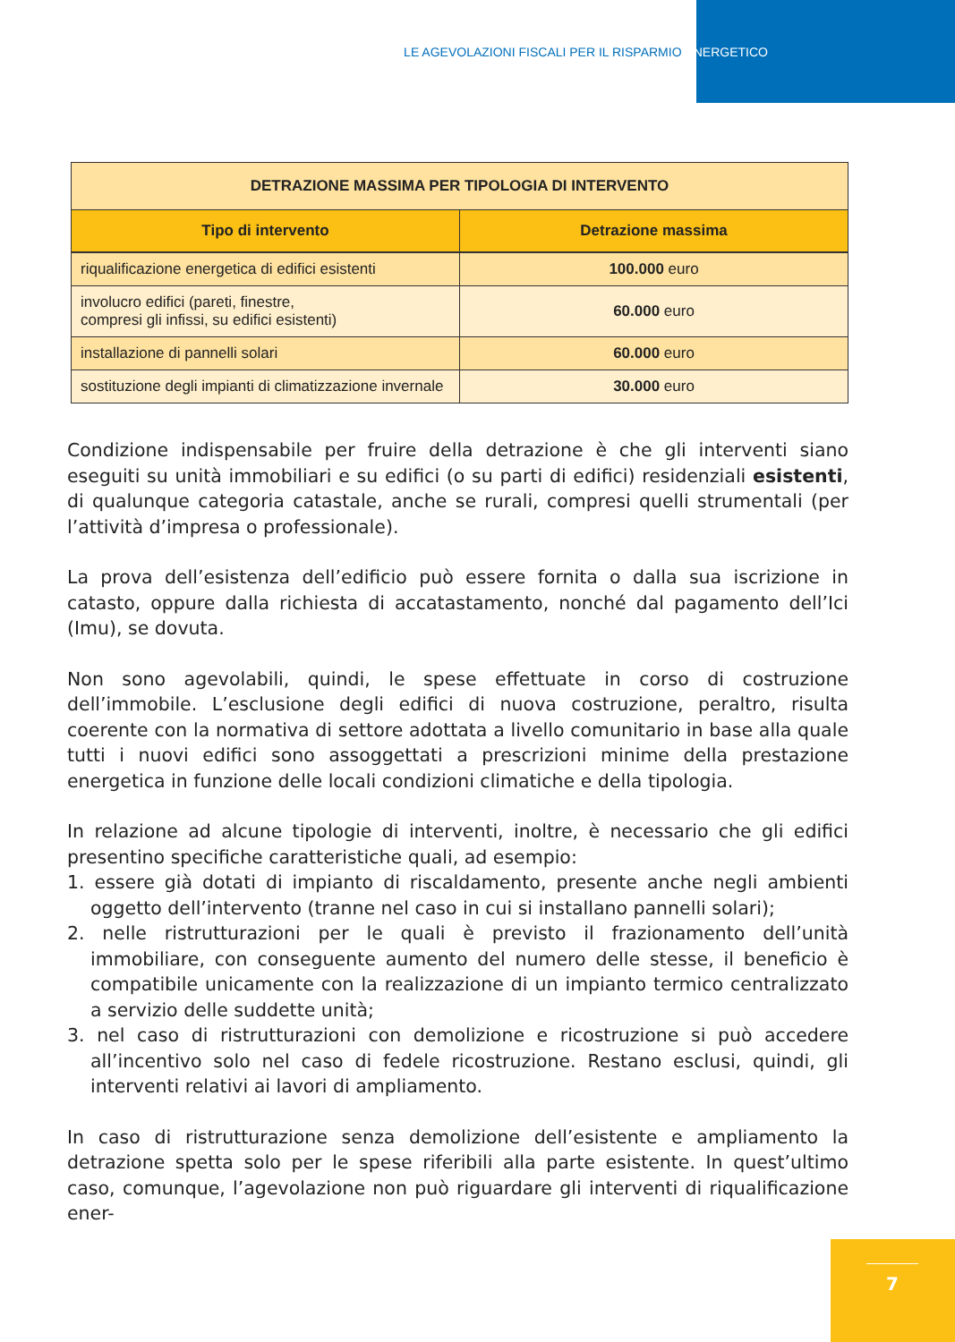LE AGEVOLAZIONI FISCALI PER IL RISPARMIO ENERGETICO
| DETRAZIONE MASSIMA PER TIPOLOGIA DI INTERVENTO | |
| --- | --- |
| Tipo di intervento | Detrazione massima |
| riqualificazione energetica di edifici esistenti | 100.000 euro |
| involucro edifici (pareti, finestre, compresi gli infissi, su edifici esistenti) | 60.000 euro |
| installazione di pannelli solari | 60.000 euro |
| sostituzione degli impianti di climatizzazione invernale | 30.000 euro |
Condizione indispensabile per fruire della detrazione è che gli interventi siano eseguiti su unità immobiliari e su edifici (o su parti di edifici) residenziali esistenti, di qualunque categoria catastale, anche se rurali, compresi quelli strumentali (per l’attività d’impresa o professionale).
La prova dell’esistenza dell’edificio può essere fornita o dalla sua iscrizione in catasto, oppure dalla richiesta di accatastamento, nonché dal pagamento dell’Ici (Imu), se dovuta.
Non sono agevolabili, quindi, le spese effettuate in corso di costruzione dell’immobile. L’esclusione degli edifici di nuova costruzione, peraltro, risulta coerente con la normativa di settore adottata a livello comunitario in base alla quale tutti i nuovi edifici sono assoggettati a prescrizioni minime della prestazione energetica in funzione delle locali condizioni climatiche e della tipologia.
In relazione ad alcune tipologie di interventi, inoltre, è necessario che gli edifici presentino specifiche caratteristiche quali, ad esempio:
1. essere già dotati di impianto di riscaldamento, presente anche negli ambienti oggetto dell’intervento (tranne nel caso in cui si installano pannelli solari);
2. nelle ristrutturazioni per le quali è previsto il frazionamento dell’unità immobiliare, con conseguente aumento del numero delle stesse, il beneficio è compatibile unicamente con la realizzazione di un impianto termico centralizzato a servizio delle suddette unità;
3. nel caso di ristrutturazioni con demolizione e ricostruzione si può accedere all’incentivo solo nel caso di fedele ricostruzione. Restano esclusi, quindi, gli interventi relativi ai lavori di ampliamento.
In caso di ristrutturazione senza demolizione dell’esistente e ampliamento la detrazione spetta solo per le spese riferibili alla parte esistente. In quest’ultimo caso, comunque, l’agevolazione non può riguardare gli interventi di riqualificazione ener-
7